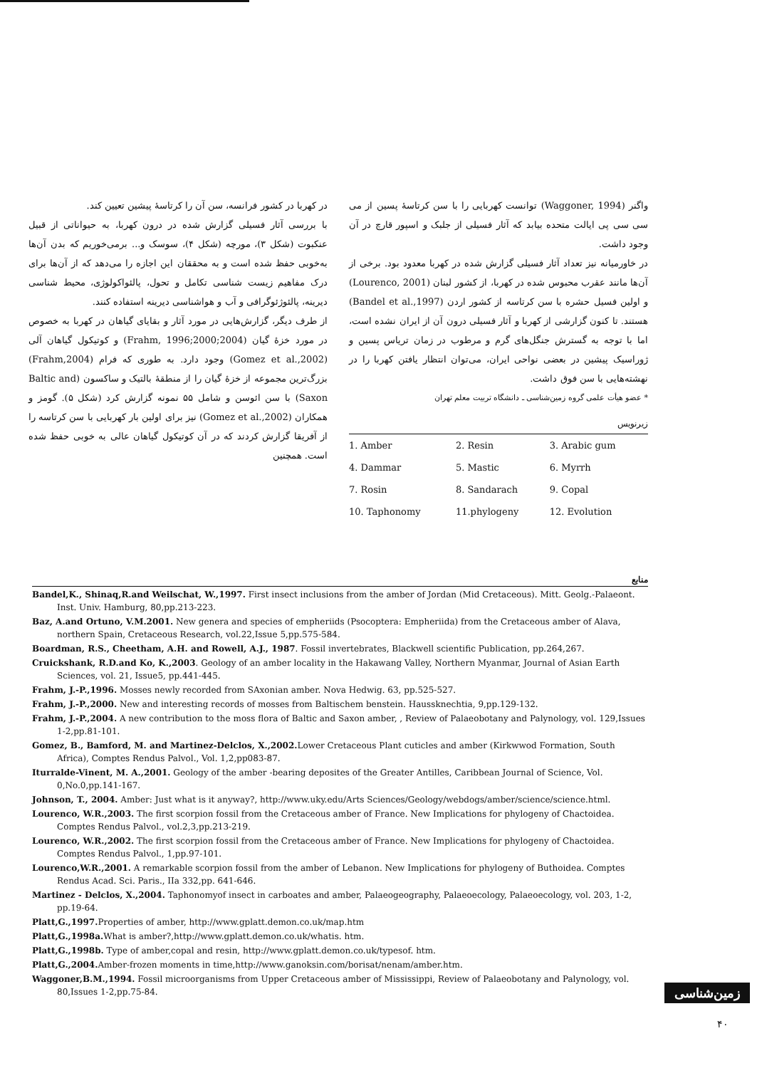در کهربا در کشور فرانسه، سن آن را کرتاسهٔ پیشین تعیین کند.
با بررسی آثار فسیلی گزارش شده در درون کهربا، به حیواناتی از قبیل عنکبوت (شکل ۳)، مورچه (شکل ۴)، سوسک و... برمی‌خوریم که بدن آن‌ها به‌خوبی حفظ شده است و به محققان این اجازه را می‌دهد که از آن‌ها برای درک مفاهیم زیست شناسی تکامل و تحول، پالئواکولوژی، محیط شناسی دیرینه، پالئوژئوگرافی و آب و هواشناسی دیرینه استفاده کنند.
از طرف دیگر، گزارش‌هایی در مورد آثار و بقایای گیاهان در کهربا به خصوص در مورد خزهٔ گیان (Frahm, 1996;2000;2004) و کوتیکول گیاهان آلی (Gomez et al.,2002) وجود دارد. به طوری که فرام (Frahm,2004) بزرگ‌ترین مجموعه از خزهٔ گیان را از منطقهٔ بالتیک و ساکسون (Baltic and Saxon) با سن ائوسن و شامل ۵۵ نمونه گزارش کرد (شکل ۵). گومز و همکاران (Gomez et al.,2002) نیز برای اولین بار کهربایی با سن کرتاسه را از آفریقا گزارش کردند که در آن کوتیکول گیاهان عالی به خوبی حفظ شده است. همچنین
واگنر (Waggoner, 1994) توانست کهربایی را با سن کرتاسهٔ پسین از می سی سی پی ایالت متحده بیابد که آثار فسیلی از جلبک و اسپور قارچ در آن وجود داشت.
در خاورمیانه نیز تعداد آثار فسیلی گزارش شده در کهربا معدود بود. برخی از آن‌ها مانند عقرب محبوس شده در کهربا، از کشور لبنان (Lourenco, 2001) و اولین فسیل حشره با سن کرتاسه از کشور اردن (Bandel et al.,1997) هستند. تا کنون گزارشی از کهربا و آثار فسیلی درون آن از ایران نشده است، اما با توجه به گسترش جنگل‌های گرم و مرطوب در زمان تریاس پسین و ژوراسیک پیشین در بعضی نواحی ایران، می‌توان انتظار یافتن کهربا را در نهشته‌هایی با سن فوق داشت.
* عضو هیأت علمی گروه زمین‌شناسی ـ دانشگاه تربیت معلم تهران
زیرنویس
| 1. Amber | 2. Resin | 3. Arabic gum |
| 4. Dammar | 5. Mastic | 6. Myrrh |
| 7. Rosin | 8. Sandarach | 9. Copal |
| 10. Taphonomy | 11.phylogeny | 12. Evolution |
منابع
Bandel,K., Shinaq,R.and Weilschat, W.,1997. First insect inclusions from the amber of Jordan (Mid Cretaceous). Mitt. Geolg.-Palaeont. Inst. Univ. Hamburg, 80,pp.213-223.
Baz, A.and Ortuno, V.M.2001. New genera and species of empheriids (Psocoptera: Empheriida) from the Cretaceous amber of Alava, northern Spain, Cretaceous Research, vol.22,Issue 5,pp.575-584.
Boardman, R.S., Cheetham, A.H. and Rowell, A.J., 1987. Fossil invertebrates, Blackwell scientific Publication, pp.264,267.
Cruickshank, R.D.and Ko, K.,2003. Geology of an amber locality in the Hakawang Valley, Northern Myanmar, Journal of Asian Earth Sciences, vol. 21, Issue5, pp.441-445.
Frahm, J.-P.,1996. Mosses newly recorded from SAxonian amber. Nova Hedwig. 63, pp.525-527.
Frahm, J.-P.,2000. New and interesting records of mosses from Baltischem benstein. Haussknechtia, 9,pp.129-132.
Frahm, J.-P.,2004. A new contribution to the moss flora of Baltic and Saxon amber, , Review of Palaeobotany and Palynology, vol. 129,Issues 1-2,pp.81-101.
Gomez, B., Bamford, M. and Martinez-Delclos, X.,2002. Lower Cretaceous Plant cuticles and amber (Kirkwwod Formation, South Africa), Comptes Rendus Palvol., Vol. 1,2,pp083-87.
Iturralde-Vinent, M. A.,2001. Geology of the amber -bearing deposites of the Greater Antilles, Caribbean Journal of Science, Vol. 0,No.0,pp.141-167.
Johnson, T., 2004. Amber: Just what is it anyway?, http://www.uky.edu/Arts Sciences/Geology/webdogs/amber/science/science.html.
Lourenco, W.R.,2003. The first scorpion fossil from the Cretaceous amber of France. New Implications for phylogeny of Chactoidea. Comptes Rendus Palvol., vol.2,3,pp.213-219.
Lourenco, W.R.,2002. The first scorpion fossil from the Cretaceous amber of France. New Implications for phylogeny of Chactoidea. Comptes Rendus Palvol., 1,pp.97-101.
Lourenco,W.R.,2001. A remarkable scorpion fossil from the amber of Lebanon. New Implications for phylogeny of Buthoidea. Comptes Rendus Acad. Sci. Paris., IIa 332,pp. 641-646.
Martinez - Delclos, X.,2004. Taphonomyof insect in carboates and amber, Palaeogeography, Palaeoecology, Palaeoecology, vol. 203, 1-2, pp.19-64.
Platt,G.,1997. Properties of amber, http://www.gplatt.demon.co.uk/map.htm
Platt,G.,1998a. What is amber?,http://www.gplatt.demon.co.uk/whatis. htm.
Platt,G.,1998b. Type of amber,copal and resin, http://www.gplatt.demon.co.uk/typesof. htm.
Platt,G.,2004. Amber-frozen moments in time,http://www.ganoksin.com/borisat/nenam/amber.htm.
Waggoner,B.M.,1994. Fossil microorganisms from Upper Cretaceous amber of Mississippi, Review of Palaeobotany and Palynology, vol. 80,Issues 1-2,pp.75-84.
زمین‌شناسی
۴۰